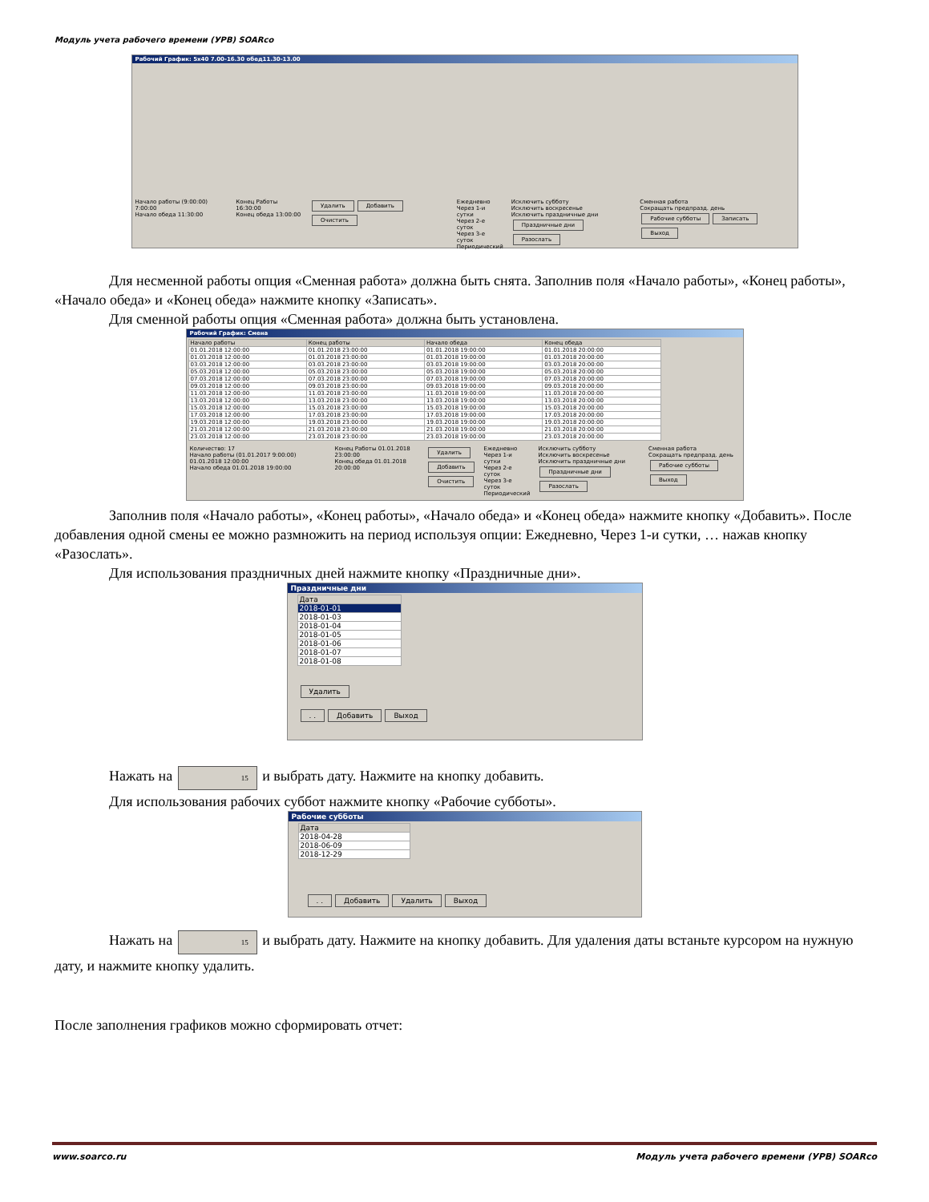Модуль учета рабочего времени (УРВ) SOARco
Рабочий График: 5x40 7.00-16.30 обед11.30-13.00
Начало работы (9:00:00) 7:00:00
Начало обеда 11:30:00
Конец Работы 16:30:00
Конец обеда 13:00:00
Удалить Добавить Очистить
Ежедневно
Через 1-и сутки
Через 2-е суток
Через 3-е суток
Периодический
Исключить субботу
Исключить воскресенье
Исключить праздничные дни
Праздничные дни Разослать
Сменная работа
Сокращать предпразд. день
Рабочие субботы Записать Выход
Для несменной работы опция «Сменная работа» должна быть снята. Заполнив поля «Начало работы», «Конец работы», «Начало обеда» и «Конец обеда» нажмите кнопку «Записать».
Для сменной работы опция «Сменная работа» должна быть установлена.
Рабочий График: Смена
| Начало работы | Конец работы | Начало обеда | Конец обеда |
| --- | --- | --- | --- |
| 01.01.2018 12:00:00 | 01.01.2018 23:00:00 | 01.01.2018 19:00:00 | 01.01.2018 20:00:00 |
| 01.03.2018 12:00:00 | 01.03.2018 23:00:00 | 01.03.2018 19:00:00 | 01.03.2018 20:00:00 |
| 03.03.2018 12:00:00 | 03.03.2018 23:00:00 | 03.03.2018 19:00:00 | 03.03.2018 20:00:00 |
| 05.03.2018 12:00:00 | 05.03.2018 23:00:00 | 05.03.2018 19:00:00 | 05.03.2018 20:00:00 |
| 07.03.2018 12:00:00 | 07.03.2018 23:00:00 | 07.03.2018 19:00:00 | 07.03.2018 20:00:00 |
| 09.03.2018 12:00:00 | 09.03.2018 23:00:00 | 09.03.2018 19:00:00 | 09.03.2018 20:00:00 |
| 11.03.2018 12:00:00 | 11.03.2018 23:00:00 | 11.03.2018 19:00:00 | 11.03.2018 20:00:00 |
| 13.03.2018 12:00:00 | 13.03.2018 23:00:00 | 13.03.2018 19:00:00 | 13.03.2018 20:00:00 |
| 15.03.2018 12:00:00 | 15.03.2018 23:00:00 | 15.03.2018 19:00:00 | 15.03.2018 20:00:00 |
| 17.03.2018 12:00:00 | 17.03.2018 23:00:00 | 17.03.2018 19:00:00 | 17.03.2018 20:00:00 |
| 19.03.2018 12:00:00 | 19.03.2018 23:00:00 | 19.03.2018 19:00:00 | 19.03.2018 20:00:00 |
| 21.03.2018 12:00:00 | 21.03.2018 23:00:00 | 21.03.2018 19:00:00 | 21.03.2018 20:00:00 |
| 23.03.2018 12:00:00 | 23.03.2018 23:00:00 | 23.03.2018 19:00:00 | 23.03.2018 20:00:00 |
Количество: 17
Начало работы (01.01.2017 9:00:00) 01.01.2018 12:00:00
Начало обеда 01.01.2018 19:00:00
Конец Работы 01.01.2018 23:00:00
Конец обеда 01.01.2018 20:00:00
Удалить
Добавить
Очистить
Ежедневно
Через 1-и сутки
Через 2-е суток
Через 3-е суток
Периодический
Исключить субботу
Исключить воскресенье
Исключить праздничные дни
Праздничные дни Разослать
Сменная работа
Сокращать предпразд. день
Рабочие субботы Выход
Заполнив поля «Начало работы», «Конец работы», «Начало обеда» и «Конец обеда» нажмите кнопку «Добавить». После добавления одной смены ее можно размножить на период используя опции: Ежедневно, Через 1-и сутки, … нажав кнопку «Разослать».
Для использования праздничных дней нажмите кнопку «Праздничные дни».
Праздничные дни
| Дата |
| --- |
| 2018-01-01 |
| 2018-01-03 |
| 2018-01-04 |
| 2018-01-05 |
| 2018-01-06 |
| 2018-01-07 |
| 2018-01-08 |
Удалить
. . Добавить Выход
Нажать на 15 и выбрать дату. Нажмите на кнопку добавить.
Для использования рабочих суббот нажмите кнопку «Рабочие субботы».
Рабочие субботы
| Дата |
| --- |
| 2018-04-28 |
| 2018-06-09 |
| 2018-12-29 |
. . Добавить Удалить Выход
Нажать на 15 и выбрать дату. Нажмите на кнопку добавить. Для удаления даты встаньте курсором на нужную дату, и нажмите кнопку удалить.
После заполнения графиков можно сформировать отчет:
www.soarco.ru Модуль учета рабочего времени (УРВ) SOARco